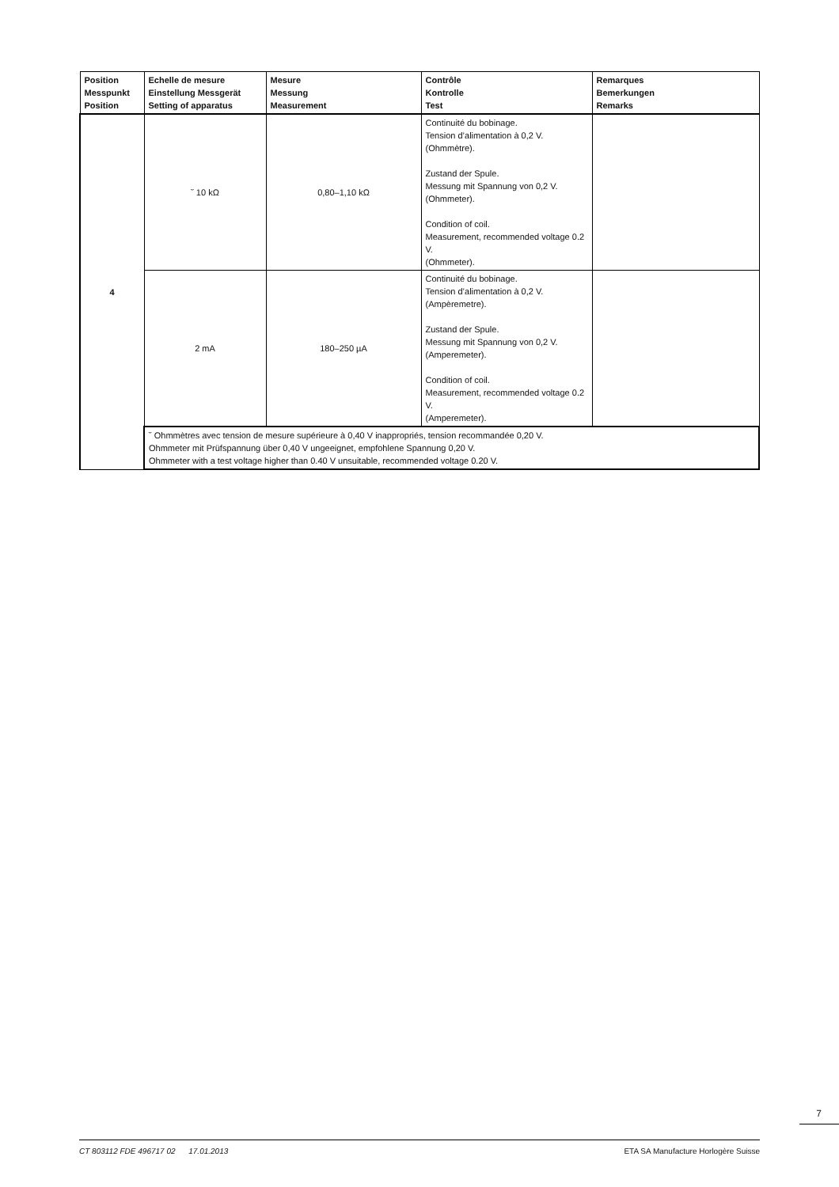| Position Messpunkt Position | Echelle de mesure Einstellung Messgerät Setting of apparatus | Mesure Messung Measurement | Contrôle Kontrolle Test | Remarques Bemerkungen Remarks |
| --- | --- | --- | --- | --- |
| 4 | ˘ 10 kΩ | 0,80–1,10 kΩ | Continuité du bobinage. Tension d’alimentation à 0,2 V. (Ohmmètre). Zustand der Spule. Messung mit Spannung von 0,2 V. (Ohmmeter). Condition of coil. Measurement, recommended voltage 0.2 V. (Ohmmeter). | |
| | 2 mA | 180–250 µA | Continuité du bobinage. Tension d’alimentation à 0,2 V. (Ampèremetre). Zustand der Spule. Messung mit Spannung von 0,2 V. (Amperemeter). Condition of coil. Measurement, recommended voltage 0.2 V. (Amperemeter). | |
| | ˘ Ohmmètres avec tension de mesure supérieure à 0,40 V inappropriés, tension recommandée 0,20 V. Ohmmeter mit Prüfspannung über 0,40 V ungeeignet, empfohlene Spannung 0,20 V. Ohmmeter with a test voltage higher than 0.40 V unsuitable, recommended voltage 0.20 V. | | | |
7
CT 803112 FDE 496717 02 17.01.2013 ETA SA Manufacture Horlogère Suisse